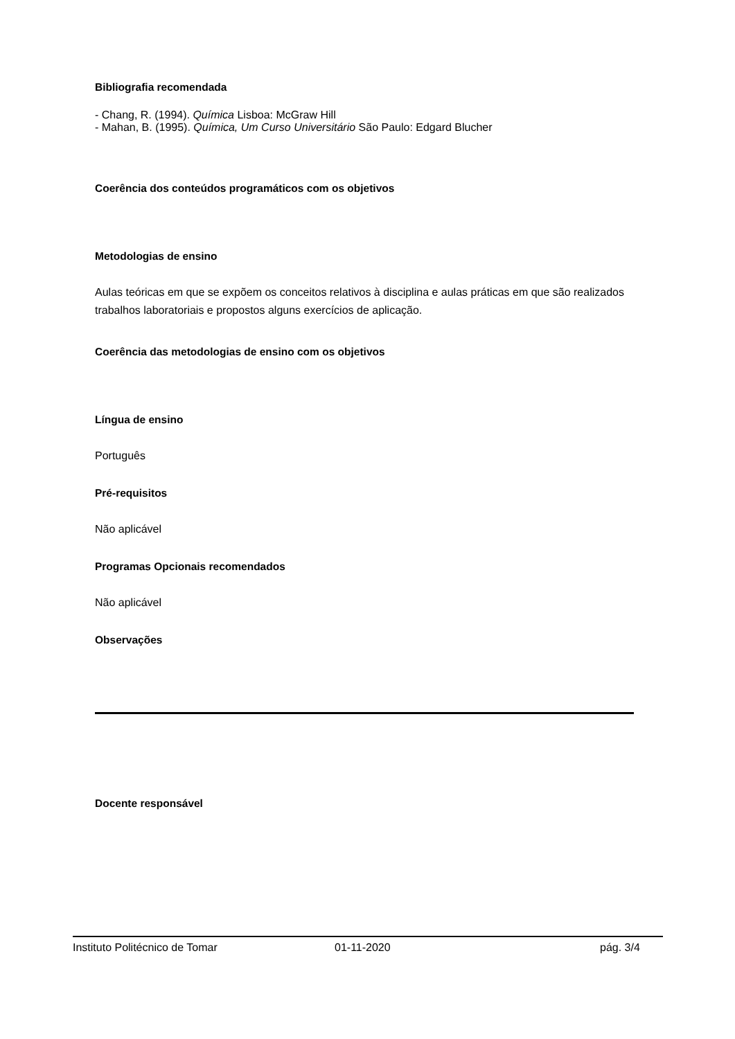Bibliografia recomendada
- Chang, R. (1994). Química Lisboa: McGraw Hill
- Mahan, B. (1995). Química, Um Curso Universitário São Paulo: Edgard Blucher
Coerência dos conteúdos programáticos com os objetivos
Metodologias de ensino
Aulas teóricas em que se expõem os conceitos relativos à disciplina e aulas práticas em que são realizados trabalhos laboratoriais e propostos alguns exercícios de aplicação.
Coerência das metodologias de ensino com os objetivos
Língua de ensino
Português
Pré-requisitos
Não aplicável
Programas Opcionais recomendados
Não aplicável
Observações
Docente responsável
Instituto Politécnico de Tomar 01-11-2020 pág. 3/4